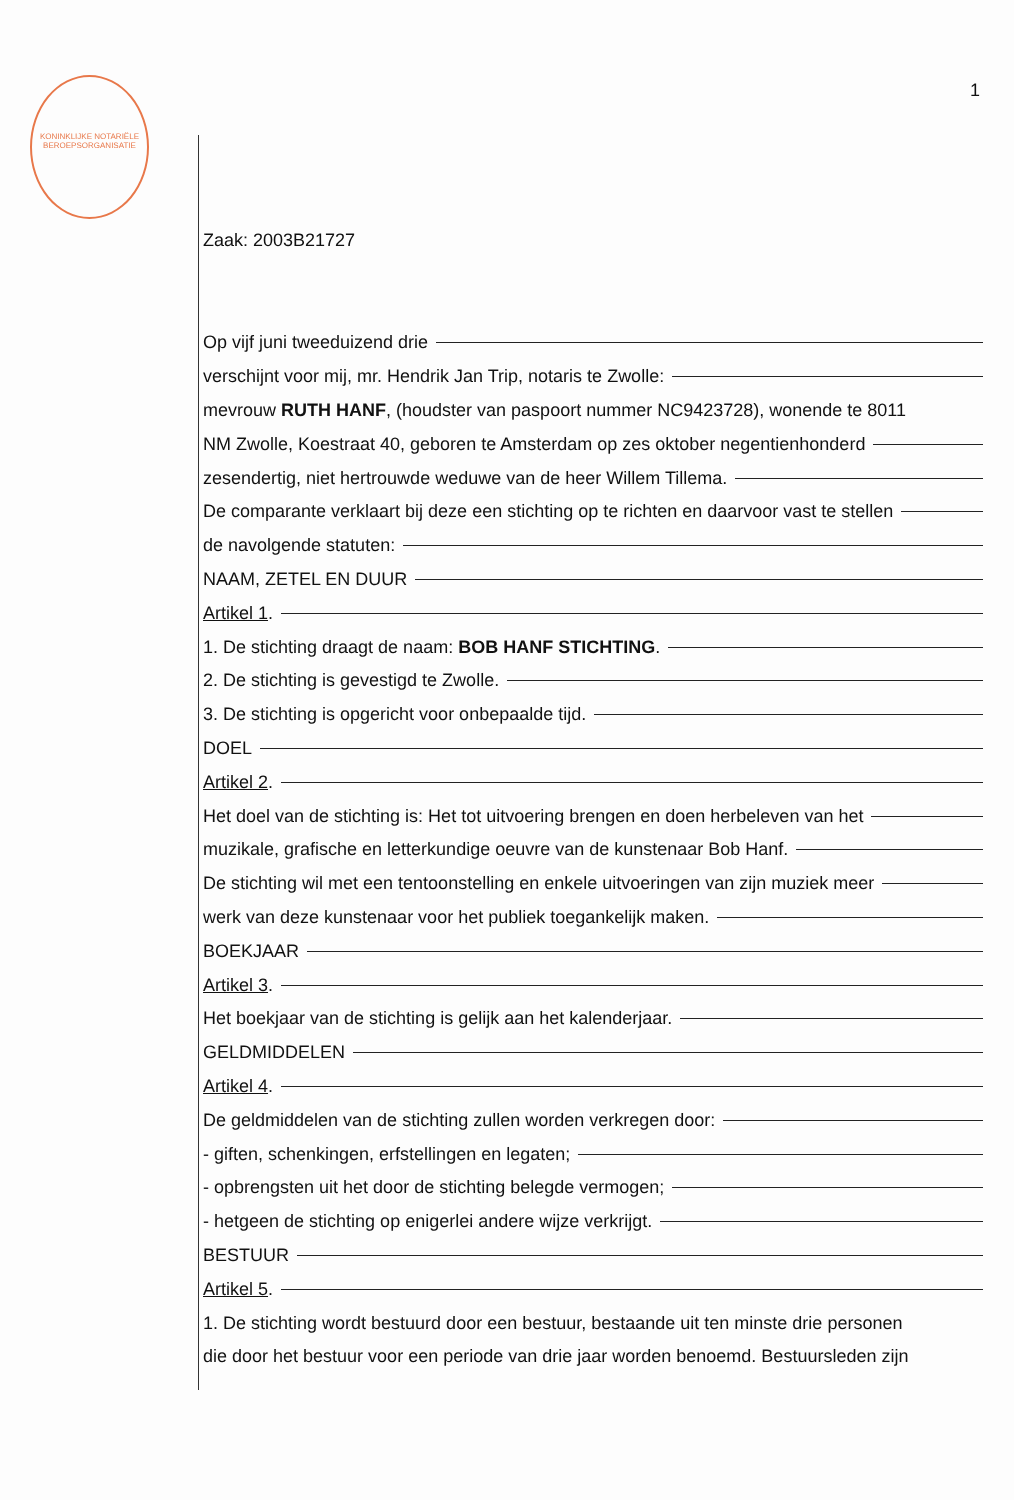KONINKLIJKE NOTARIËLE BEROEPSORGANISATIE
1
Zaak: 2003B21727
Op vijf juni tweeduizend drie
verschijnt voor mij, mr. Hendrik Jan Trip, notaris te Zwolle:
mevrouw RUTH HANF, (houdster van paspoort nummer NC9423728), wonende te 8011
NM Zwolle, Koestraat 40, geboren te Amsterdam op zes oktober negentienhonderd
zesendertig, niet hertrouwde weduwe van de heer Willem Tillema.
De comparante verklaart bij deze een stichting op te richten en daarvoor vast te stellen
de navolgende statuten:
NAAM, ZETEL EN DUUR
Artikel 1.
1. De stichting draagt de naam: BOB HANF STICHTING.
2. De stichting is gevestigd te Zwolle.
3. De stichting is opgericht voor onbepaalde tijd.
DOEL
Artikel 2.
Het doel van de stichting is: Het tot uitvoering brengen en doen herbeleven van het
muzikale, grafische en letterkundige oeuvre van de kunstenaar Bob Hanf.
De stichting wil met een tentoonstelling en enkele uitvoeringen van zijn muziek meer
werk van deze kunstenaar voor het publiek toegankelijk maken.
BOEKJAAR
Artikel 3.
Het boekjaar van de stichting is gelijk aan het kalenderjaar.
GELDMIDDELEN
Artikel 4.
De geldmiddelen van de stichting zullen worden verkregen door:
- giften, schenkingen, erfstellingen en legaten;
- opbrengsten uit het door de stichting belegde vermogen;
- hetgeen de stichting op enigerlei andere wijze verkrijgt.
BESTUUR
Artikel 5.
1. De stichting wordt bestuurd door een bestuur, bestaande uit ten minste drie personen
die door het bestuur voor een periode van drie jaar worden benoemd. Bestuursleden zijn